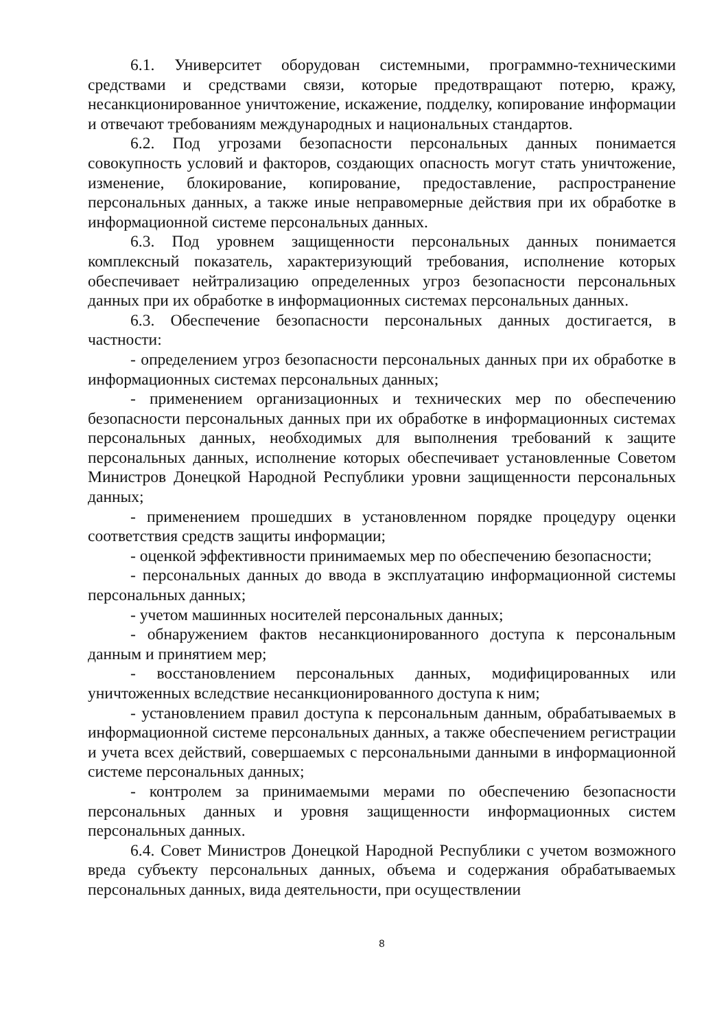6.1. Университет оборудован системными, программно-техническими средствами и средствами связи, которые предотвращают потерю, кражу, несанкционированное уничтожение, искажение, подделку, копирование информации и отвечают требованиям международных и национальных стандартов.
6.2. Под угрозами безопасности персональных данных понимается совокупность условий и факторов, создающих опасность могут стать уничтожение, изменение, блокирование, копирование, предоставление, распространение персональных данных, а также иные неправомерные действия при их обработке в информационной системе персональных данных.
6.3. Под уровнем защищенности персональных данных понимается комплексный показатель, характеризующий требования, исполнение которых обеспечивает нейтрализацию определенных угроз безопасности персональных данных при их обработке в информационных системах персональных данных.
6.3. Обеспечение безопасности персональных данных достигается, в частности:
- определением угроз безопасности персональных данных при их обработке в информационных системах персональных данных;
- применением организационных и технических мер по обеспечению безопасности персональных данных при их обработке в информационных системах персональных данных, необходимых для выполнения требований к защите персональных данных, исполнение которых обеспечивает установленные Советом Министров Донецкой Народной Республики уровни защищенности персональных данных;
- применением прошедших в установленном порядке процедуру оценки соответствия средств защиты информации;
- оценкой эффективности принимаемых мер по обеспечению безопасности;
- персональных данных до ввода в эксплуатацию информационной системы персональных данных;
- учетом машинных носителей персональных данных;
- обнаружением фактов несанкционированного доступа к персональным данным и принятием мер;
- восстановлением персональных данных, модифицированных или уничтоженных вследствие несанкционированного доступа к ним;
- установлением правил доступа к персональным данным, обрабатываемых в информационной системе персональных данных, а также обеспечением регистрации и учета всех действий, совершаемых с персональными данными в информационной системе персональных данных;
- контролем за принимаемыми мерами по обеспечению безопасности персональных данных и уровня защищенности информационных систем персональных данных.
6.4. Совет Министров Донецкой Народной Республики с учетом возможного вреда субъекту персональных данных, объема и содержания обрабатываемых персональных данных, вида деятельности, при осуществлении
8